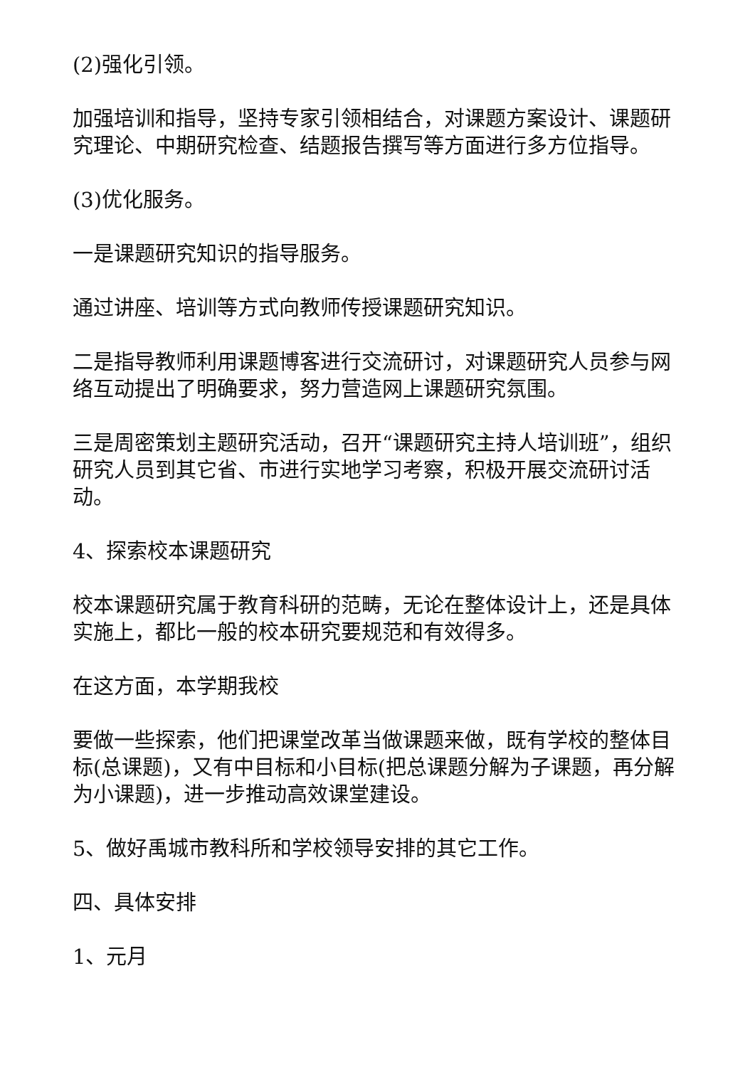(2)强化引领。
加强培训和指导，坚持专家引领相结合，对课题方案设计、课题研究理论、中期研究检查、结题报告撰写等方面进行多方位指导。
(3)优化服务。
一是课题研究知识的指导服务。
通过讲座、培训等方式向教师传授课题研究知识。
二是指导教师利用课题博客进行交流研讨，对课题研究人员参与网络互动提出了明确要求，努力营造网上课题研究氛围。
三是周密策划主题研究活动，召开“课题研究主持人培训班”，组织研究人员到其它省、市进行实地学习考察，积极开展交流研讨活动。
4、探索校本课题研究
校本课题研究属于教育科研的范畴，无论在整体设计上，还是具体实施上，都比一般的校本研究要规范和有效得多。
在这方面，本学期我校
要做一些探索，他们把课堂改革当做课题来做，既有学校的整体目标(总课题)，又有中目标和小目标(把总课题分解为子课题，再分解为小课题)，进一步推动高效课堂建设。
5、做好禹城市教科所和学校领导安排的其它工作。
四、具体安排
1、元月